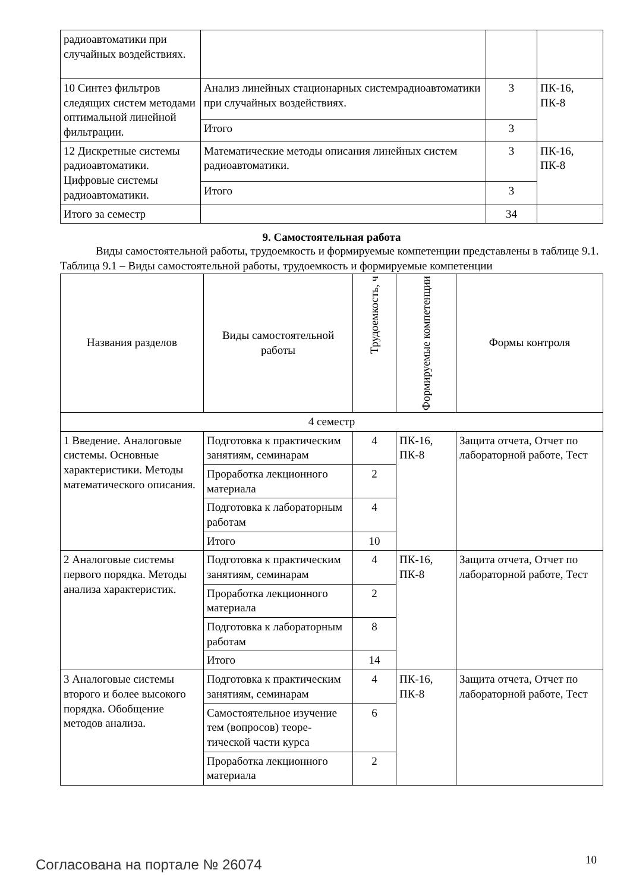| радиоавтоматики при случайных воздействиях. | | | |
| 10 Синтез фильтров следящих систем методами оптимальной линейной фильтрации. | Анализ линейных стационарных системрадиоавто­матики при случайных воздействиях. | 3 | ПК-16, ПК-8 |
| | Итого | 3 | |
| 12 Дискретные системы радиоавтоматики. Цифровые системы радиоавтоматики. | Математические методы описания линейных си­стем радиоавтоматики. | 3 | ПК-16, ПК-8 |
| | Итого | 3 | |
| Итого за семестр | | 34 | |
9. Самостоятельная работа
Виды самостоятельной работы, трудоемкость и формируемые компетенции представлены в таблице 9.1.
Таблица 9.1 – Виды самостоятельной работы, трудоемкость и формируемые компетенции
| Названия разделов | Виды самостоятельной работы | Трудоемкость, ч | Формируемые компетенции | Формы контроля |
| --- | --- | --- | --- | --- |
| 4 семестр | | | | |
| 1 Введение. Аналоговые системы. Основные характеристики. Методы математического описания. | Подготовка к практиче­ским занятиям, семина­рам | 4 | ПК-16, ПК-8 | Защита отчета, Отчет по лабораторной работе, Тест |
| | Проработка лекционного материала | 2 | | |
| | Подготовка к лаборатор­ным работам | 4 | | |
| | Итого | 10 | | |
| 2 Аналоговые системы первого порядка. Методы анализа характеристик. | Подготовка к практиче­ским занятиям, семина­рам | 4 | ПК-16, ПК-8 | Защита отчета, Отчет по лабораторной работе, Тест |
| | Проработка лекционного материала | 2 | | |
| | Подготовка к лаборатор­ным работам | 8 | | |
| | Итого | 14 | | |
| 3 Аналоговые системы второго и более высокого порядка. Обобщение методов анализа. | Подготовка к практиче­ским занятиям, семина­рам | 4 | ПК-16, ПК-8 | Защита отчета, Отчет по лабораторной работе, Тест |
| | Самостоятельное изуче­ние тем (вопросов) теоре­тической части курса | 6 | | |
| | Проработка лекционного материала | 2 | | |
Согласована на портале № 26074 10